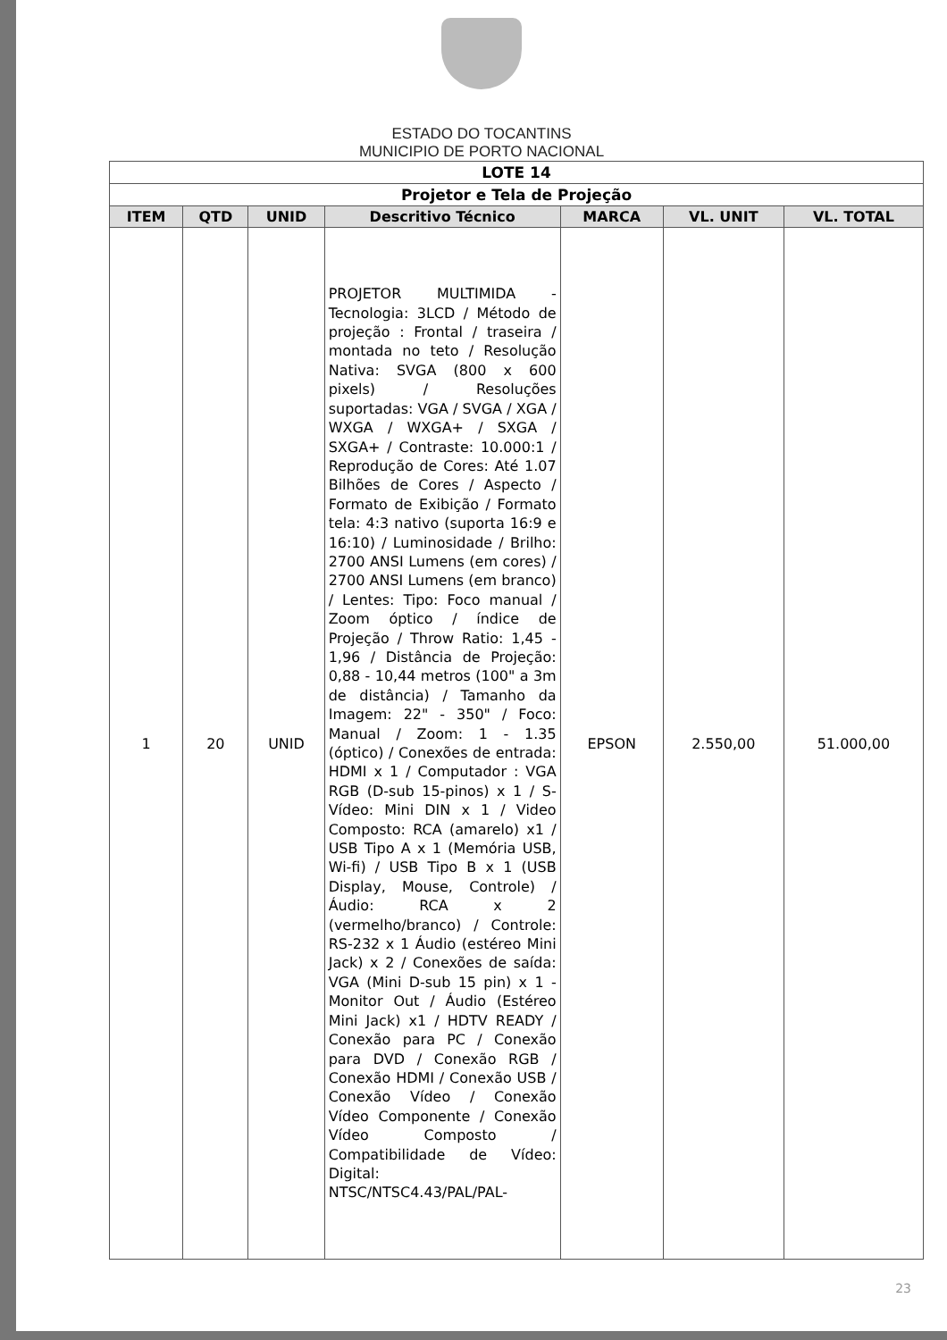ESTADO DO TOCANTINS
MUNICIPIO DE PORTO NACIONAL
| LOTE 14 | | | | | | |
| Projetor e Tela de Projeção | | | | | | |
| ITEM | QTD | UNID | Descritivo Técnico | MARCA | VL. UNIT | VL. TOTAL |
| 1 | 20 | UNID | PROJETOR MULTIMIDA - Tecnologia: 3LCD / Método de projeção : Frontal / traseira / montada no teto / Resolução Nativa: SVGA (800 x 600 pixels) / Resoluções suportadas: VGA / SVGA / XGA / WXGA / WXGA+ / SXGA / SXGA+ / Contraste: 10.000:1 / Reprodução de Cores: Até 1.07 Bilhões de Cores / Aspecto / Formato de Exibição / Formato tela: 4:3 nativo (suporta 16:9 e 16:10) / Luminosidade / Brilho: 2700 ANSI Lumens (em cores) / 2700 ANSI Lumens (em branco) / Lentes: Tipo: Foco manual / Zoom óptico / índice de Projeção / Throw Ratio: 1,45 - 1,96 / Distância de Projeção: 0,88 - 10,44 metros (100" a 3m de distância) / Tamanho da Imagem: 22" - 350" / Foco: Manual / Zoom: 1 - 1.35 (óptico) / Conexões de entrada: HDMI x 1 / Computador : VGA RGB (D-sub 15-pinos) x 1 / S-Vídeo: Mini DIN x 1 / Video Composto: RCA (amarelo) x1 / USB Tipo A x 1 (Memória USB, Wi-fi) / USB Tipo B x 1 (USB Display, Mouse, Controle) / Áudio: RCA x 2 (vermelho/branco) / Controle: RS-232 x 1 Áudio (estéreo Mini Jack) x 2 / Conexões de saída: VGA (Mini D-sub 15 pin) x 1 - Monitor Out / Áudio (Estéreo Mini Jack) x1 / HDTV READY / Conexão para PC / Conexão para DVD / Conexão RGB / Conexão HDMI / Conexão USB / Conexão Vídeo / Conexão Vídeo Componente / Conexão Vídeo Composto / Compatibilidade de Vídeo: Digital: NTSC/NTSC4.43/PAL/PAL- | EPSON | 2.550,00 | 51.000,00 |
23